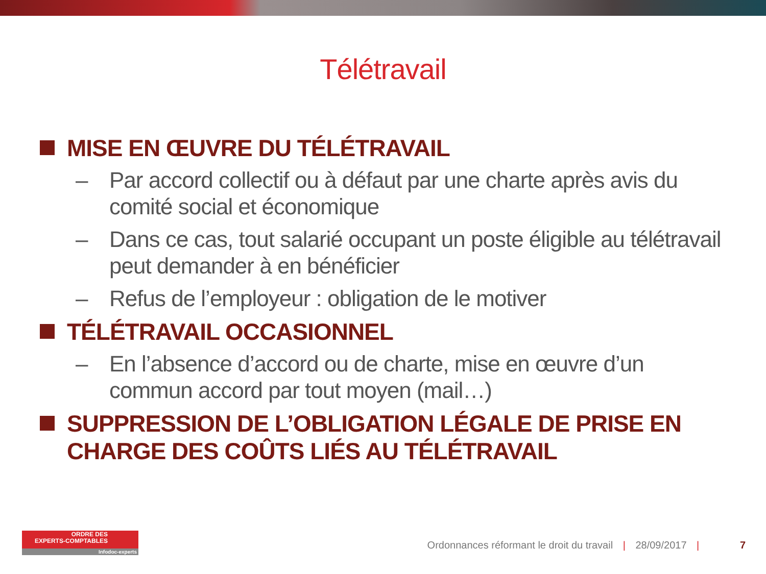Télétravail
MISE EN ŒUVRE DU TÉLÉTRAVAIL
– Par accord collectif ou à défaut par une charte après avis du comité social et économique
– Dans ce cas, tout salarié occupant un poste éligible au télétravail peut demander à en bénéficier
– Refus de l’employeur : obligation de le motiver
TÉLÉTRAVAIL OCCASIONNEL
– En l’absence d’accord ou de charte, mise en œuvre d’un commun accord par tout moyen (mail…)
SUPPRESSION DE L’OBLIGATION LÉGALE DE PRISE EN CHARGE DES COÛTS LIÉS AU TÉLÉTRAVAIL
ORDRE DES
EXPERTS-COMPTABLES
Infodoc-experts
Ordonnances réformant le droit du travail | 28/09/2017 | 7